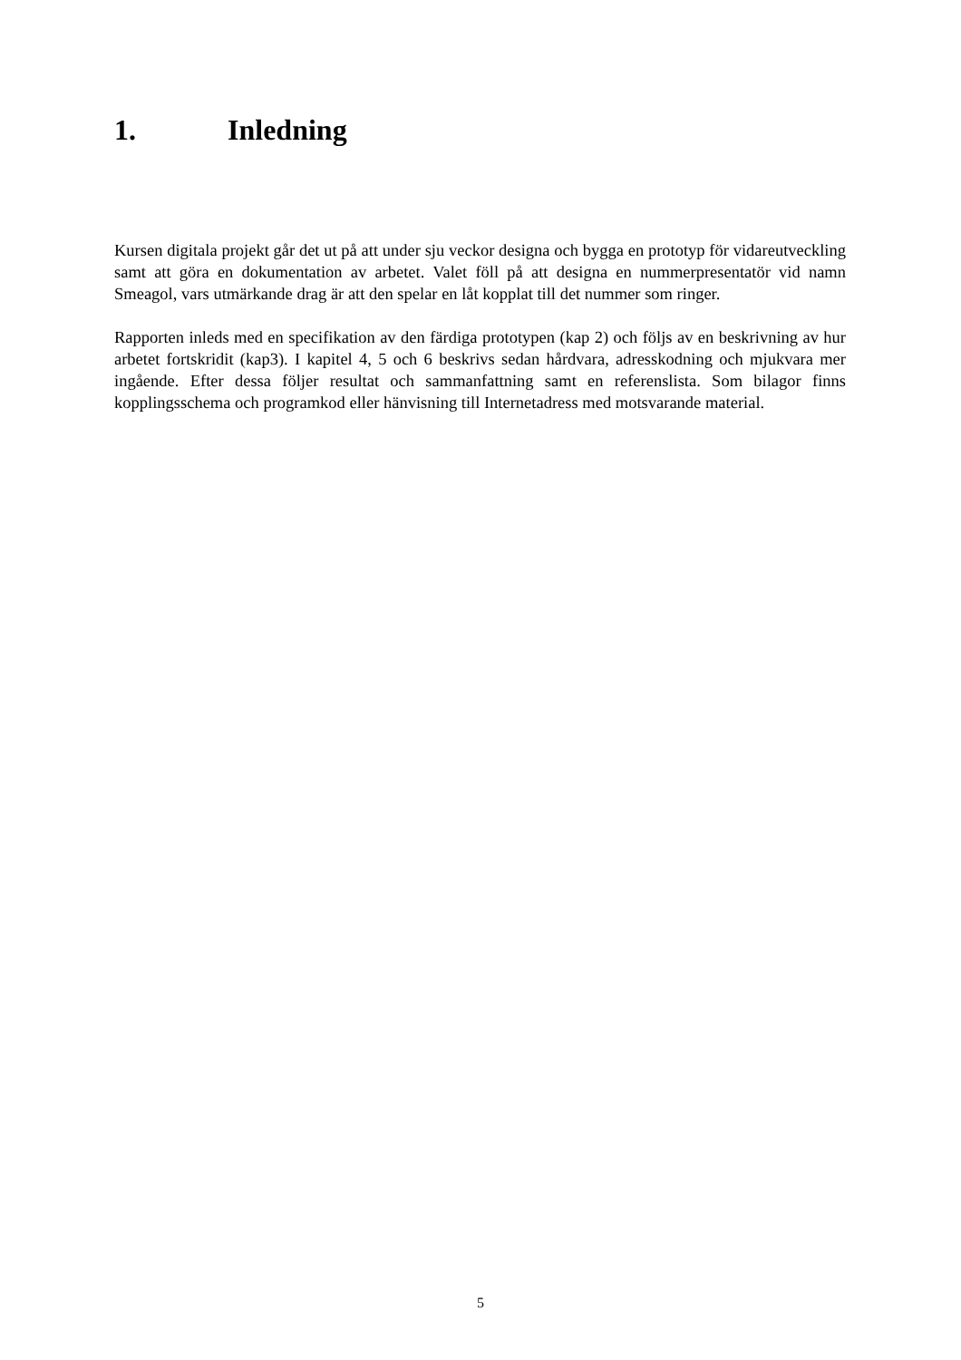1. Inledning
Kursen digitala projekt går det ut på att under sju veckor designa och bygga en prototyp för vidareutveckling samt att göra en dokumentation av arbetet. Valet föll på att designa en nummerpresentatör vid namn Smeagol, vars utmärkande drag är att den spelar en låt kopplat till det nummer som ringer.
Rapporten inleds med en specifikation av den färdiga prototypen (kap 2) och följs av en beskrivning av hur arbetet fortskridit (kap3). I kapitel 4, 5 och 6 beskrivs sedan hårdvara, adresskodning och mjukvara mer ingående. Efter dessa följer resultat och sammanfattning samt en referenslista. Som bilagor finns kopplingsschema och programkod eller hänvisning till Internetadress med motsvarande material.
5